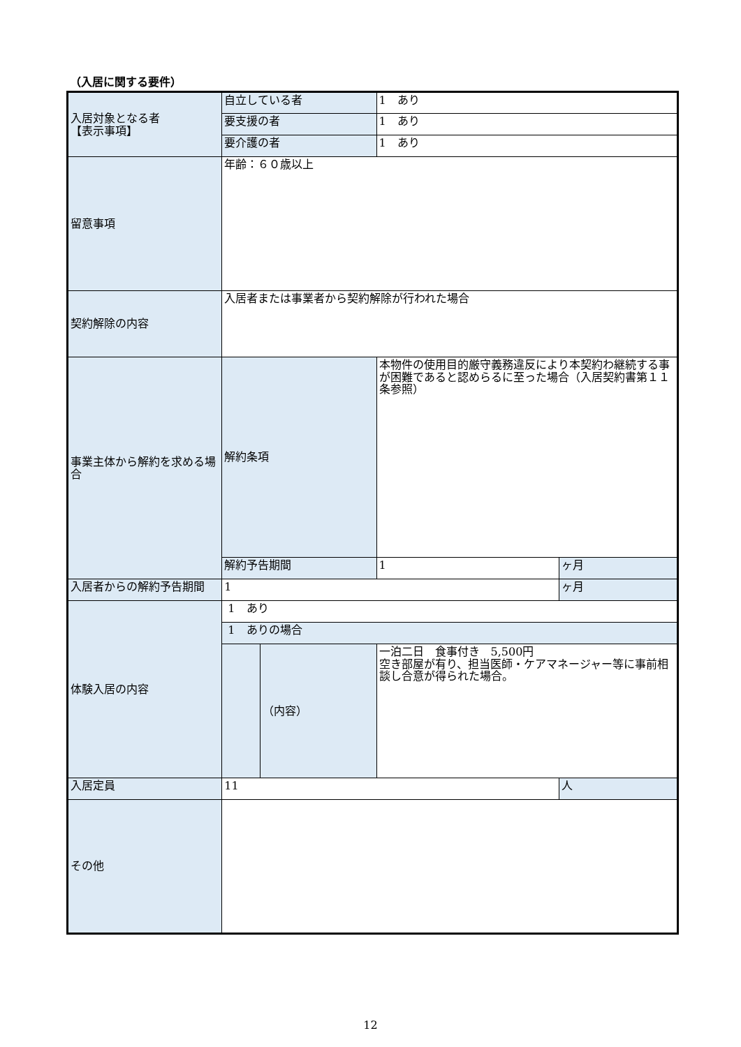（入居に関する要件）
| 入居対象となる者 【表示事項】 | 自立している者 | | 1 あり | |
| | 要支援の者 | | 1 あり | |
| | 要介護の者 | | 1 あり | |
| 留意事項 | 年齢：６０歳以上 | | | |
| 契約解除の内容 | 入居者または事業者から契約解除が行われた場合 | | | |
| 事業主体から解約を求める場合 | 解約条項 | | 本物件の使用目的厳守義務違反により本契約わ継続する事が困難であると認めらるに至った場合（入居契約書第１１条参照） | |
| | 解約予告期間 | | 1 | ヶ月 |
| 入居者からの解約予告期間 | 1 | | | ヶ月 |
| 体験入居の内容 | 1 あり | | | |
| | 1 ありの場合 | | | |
| | | （内容） | 一泊二日 食事付き 5,500円 空き部屋が有り、担当医師・ケアマネージャー等に事前相談し合意が得られた場合。 | |
| 入居定員 | 11 | | | 人 |
| その他 | | | | |
12